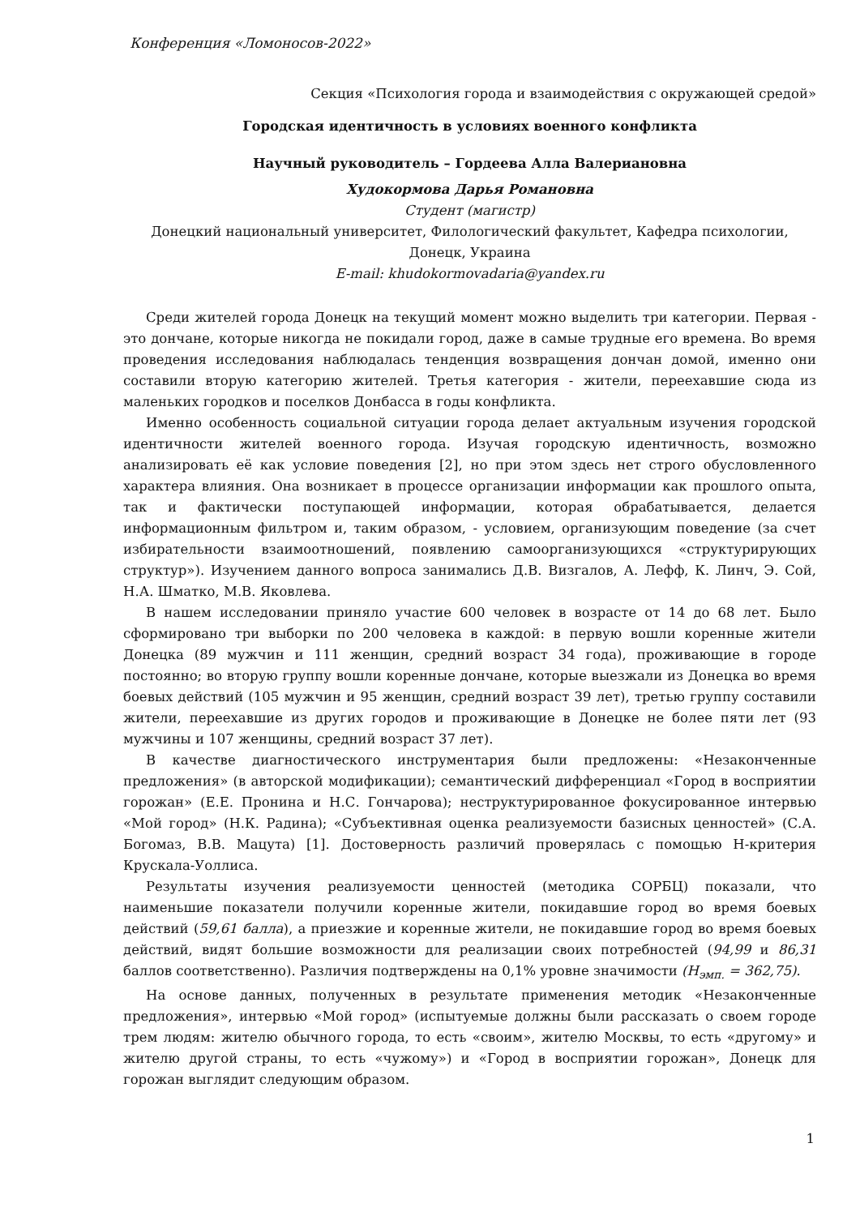Конференция «Ломоносов-2022»
Секция «Психология города и взаимодействия с окружающей средой»
Городская идентичность в условиях военного конфликта
Научный руководитель – Гордеева Алла Валериановна
Худокормова Дарья Романовна
Студент (магистр)
Донецкий национальный университет, Филологический факультет, Кафедра психологии, Донецк, Украина
E-mail: khudokormovadaria@yandex.ru
Среди жителей города Донецк на текущий момент можно выделить три категории. Первая - это дончане, которые никогда не покидали город, даже в самые трудные его времена. Во время проведения исследования наблюдалась тенденция возвращения дончан домой, именно они составили вторую категорию жителей. Третья категория - жители, переехавшие сюда из маленьких городков и поселков Донбасса в годы конфликта.
Именно особенность социальной ситуации города делает актуальным изучения городской идентичности жителей военного города. Изучая городскую идентичность, возможно анализировать её как условие поведения [2], но при этом здесь нет строго обусловленного характера влияния. Она возникает в процессе организации информации как прошлого опыта, так и фактически поступающей информации, которая обрабатывается, делается информационным фильтром и, таким образом, - условием, организующим поведение (за счет избирательности взаимоотношений, появлению самоорганизующихся «структурирующих структур»). Изучением данного вопроса занимались Д.В. Визгалов, А. Лефф, К. Линч, Э. Сой, Н.А. Шматко, М.В. Яковлева.
В нашем исследовании приняло участие 600 человек в возрасте от 14 до 68 лет. Было сформировано три выборки по 200 человека в каждой: в первую вошли коренные жители Донецка (89 мужчин и 111 женщин, средний возраст 34 года), проживающие в городе постоянно; во вторую группу вошли коренные дончане, которые выезжали из Донецка во время боевых действий (105 мужчин и 95 женщин, средний возраст 39 лет), третью группу составили жители, переехавшие из других городов и проживающие в Донецке не более пяти лет (93 мужчины и 107 женщины, средний возраст 37 лет).
В качестве диагностического инструментария были предложены: «Незаконченные предложения» (в авторской модификации); семантический дифференциал «Город в восприятии горожан» (Е.Е. Пронина и Н.С. Гончарова); неструктурированное фокусированное интервью «Мой город» (Н.К. Радина); «Субъективная оценка реализуемости базисных ценностей» (С.А. Богомаз, В.В. Мацута) [1]. Достоверность различий проверялась с помощью Н-критерия Крускала-Уоллиса.
Результаты изучения реализуемости ценностей (методика СОРБЦ) показали, что наименьшие показатели получили коренные жители, покидавшие город во время боевых действий (59,61 балла), а приезжие и коренные жители, не покидавшие город во время боевых действий, видят большие возможности для реализации своих потребностей (94,99 и 86,31 баллов соответственно). Различия подтверждены на 0,1% уровне значимости (H<sub>эмп.</sub> = 362,75).
На основе данных, полученных в результате применения методик «Незаконченные предложения», интервью «Мой город» (испытуемые должны были рассказать о своем городе трем людям: жителю обычного города, то есть «своим», жителю Москвы, то есть «другому» и жителю другой страны, то есть «чужому») и «Город в восприятии горожан», Донецк для горожан выглядит следующим образом.
1